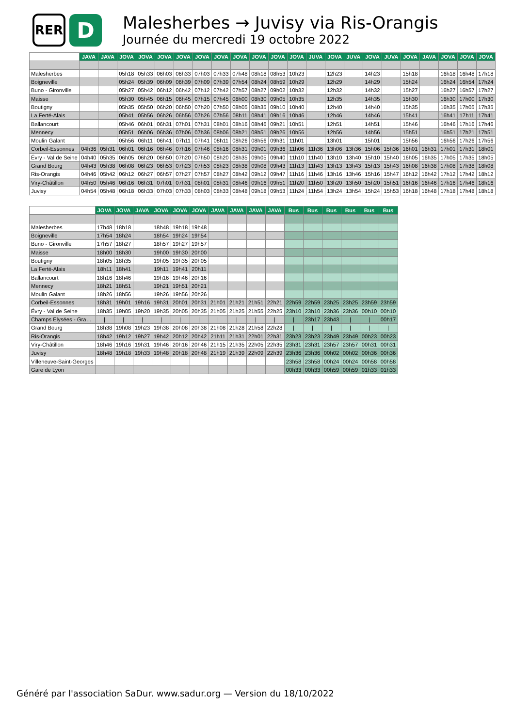RER
D
Malesherbes → Juvisy via Ris-Orangis
Journée du mercredi 19 octobre 2022
| | JAVA | JAVA | JOVA | JOVA | JOVA | JOVA | JOVA | JOVA | JOVA | JOVA | JOVA | JOVA | JUVA | JOVA | JUVA | JOVA | JUVA | JOVA | JAVA | JOVA | JOVA | JOVA |
| --- | --- | --- | --- | --- | --- | --- | --- | --- | --- | --- | --- | --- | --- | --- | --- | --- | --- | --- | --- | --- | --- | --- |
| Malesherbes | | | 05h18 | 05h33 | 06h03 | 06h33 | 07h03 | 07h33 | 07h48 | 08h18 | 08h53 | 10h23 | | 12h23 | | 14h23 | | 15h18 | | 16h18 | 16h48 | 17h18 |
| Boigneville | | | 05h24 | 05h39 | 06h09 | 06h39 | 07h09 | 07h39 | 07h54 | 08h24 | 08h59 | 10h29 | | 12h29 | | 14h29 | | 15h24 | | 16h24 | 16h54 | 17h24 |
| Buno - Gironville | | | 05h27 | 05h42 | 06h12 | 06h42 | 07h12 | 07h42 | 07h57 | 08h27 | 09h02 | 10h32 | | 12h32 | | 14h32 | | 15h27 | | 16h27 | 16h57 | 17h27 |
| Maisse | | | 05h30 | 05h45 | 06h15 | 06h45 | 07h15 | 07h45 | 08h00 | 08h30 | 09h05 | 10h35 | | 12h35 | | 14h35 | | 15h30 | | 16h30 | 17h00 | 17h30 |
| Boutigny | | | 05h35 | 05h50 | 06h20 | 06h50 | 07h20 | 07h50 | 08h05 | 08h35 | 09h10 | 10h40 | | 12h40 | | 14h40 | | 15h35 | | 16h35 | 17h05 | 17h35 |
| La Ferté-Alais | | | 05h41 | 05h56 | 06h26 | 06h56 | 07h26 | 07h56 | 08h11 | 08h41 | 09h16 | 10h46 | | 12h46 | | 14h46 | | 15h41 | | 16h41 | 17h11 | 17h41 |
| Ballancourt | | | 05h46 | 06h01 | 06h31 | 07h01 | 07h31 | 08h01 | 08h16 | 08h46 | 09h21 | 10h51 | | 12h51 | | 14h51 | | 15h46 | | 16h46 | 17h16 | 17h46 |
| Mennecy | | | 05h51 | 06h06 | 06h36 | 07h06 | 07h36 | 08h06 | 08h21 | 08h51 | 09h26 | 10h56 | | 12h56 | | 14h56 | | 15h51 | | 16h51 | 17h21 | 17h51 |
| Moulin Galant | | | 05h56 | 06h11 | 06h41 | 07h11 | 07h41 | 08h11 | 08h26 | 08h56 | 09h31 | 11h01 | | 13h01 | | 15h01 | | 15h56 | | 16h56 | 17h26 | 17h56 |
| Corbeil-Essonnes | 04h36 | 05h31 | 06h01 | 06h16 | 06h46 | 07h16 | 07h46 | 08h16 | 08h31 | 09h01 | 09h36 | 11h06 | 11h36 | 13h06 | 13h36 | 15h06 | 15h36 | 16h01 | 16h31 | 17h01 | 17h31 | 18h01 |
| Évry - Val de Seine | 04h40 | 05h35 | 06h05 | 06h20 | 06h50 | 07h20 | 07h50 | 08h20 | 08h35 | 09h05 | 09h40 | 11h10 | 11h40 | 13h10 | 13h40 | 15h10 | 15h40 | 16h05 | 16h35 | 17h05 | 17h35 | 18h05 |
| Grand Bourg | 04h43 | 05h38 | 06h08 | 06h23 | 06h53 | 07h23 | 07h53 | 08h23 | 08h38 | 09h08 | 09h43 | 11h13 | 11h43 | 13h13 | 13h43 | 15h13 | 15h43 | 16h08 | 16h38 | 17h08 | 17h38 | 18h08 |
| Ris-Orangis | 04h46 | 05h42 | 06h12 | 06h27 | 06h57 | 07h27 | 07h57 | 08h27 | 08h42 | 09h12 | 09h47 | 11h16 | 11h46 | 13h16 | 13h46 | 15h16 | 15h47 | 16h12 | 16h42 | 17h12 | 17h42 | 18h12 |
| Viry-Châtillon | 04h50 | 05h46 | 06h16 | 06h31 | 07h01 | 07h31 | 08h01 | 08h31 | 08h46 | 09h16 | 09h51 | 11h20 | 11h50 | 13h20 | 13h50 | 15h20 | 15h51 | 16h16 | 16h46 | 17h16 | 17h46 | 18h16 |
| Juvisy | 04h54 | 05h48 | 06h18 | 06h33 | 07h03 | 07h33 | 08h03 | 08h33 | 08h48 | 09h18 | 09h53 | 11h24 | 11h54 | 13h24 | 13h54 | 15h24 | 15h53 | 16h18 | 16h48 | 17h18 | 17h48 | 18h18 |
| | JOVA | JOVA | JAVA | JOVA | JOVA | JOVA | JAVA | JAVA | JAVA | JAVA | Bus | Bus | Bus | Bus | Bus | Bus |
| --- | --- | --- | --- | --- | --- | --- | --- | --- | --- | --- | --- | --- | --- | --- | --- | --- |
| Malesherbes | 17h48 | 18h18 | | 18h48 | 19h18 | 19h48 | | | | | | | | | | |
| Boigneville | 17h54 | 18h24 | | 18h54 | 19h24 | 19h54 | | | | | | | | | | |
| Buno - Gironville | 17h57 | 18h27 | | 18h57 | 19h27 | 19h57 | | | | | | | | | | |
| Maisse | 18h00 | 18h30 | | 19h00 | 19h30 | 20h00 | | | | | | | | | | |
| Boutigny | 18h05 | 18h35 | | 19h05 | 19h35 | 20h05 | | | | | | | | | | |
| La Ferté-Alais | 18h11 | 18h41 | | 19h11 | 19h41 | 20h11 | | | | | | | | | | |
| Ballancourt | 18h16 | 18h46 | | 19h16 | 19h46 | 20h16 | | | | | | | | | | |
| Mennecy | 18h21 | 18h51 | | 19h21 | 19h51 | 20h21 | | | | | | | | | | |
| Moulin Galant | 18h26 | 18h56 | | 19h26 | 19h56 | 20h26 | | | | | | | | | | |
| Corbeil-Essonnes | 18h31 | 19h01 | 19h16 | 19h31 | 20h01 | 20h31 | 21h01 | 21h21 | 21h51 | 22h21 | 22h59 | 22h59 | 23h25 | 23h25 | 23h59 | 23h59 |
| Évry - Val de Seine | 18h35 | 19h05 | 19h20 | 19h35 | 20h05 | 20h35 | 21h05 | 21h25 | 21h55 | 22h25 | 23h10 | 23h10 | 23h36 | 23h36 | 00h10 | 00h10 |
| Champs Elysées - Gra… | / | / | / | / | / | / | / | / | / | / | / | 23h17 | 23h43 | / | / | 00h17 |
| Grand Bourg | 18h38 | 19h08 | 19h23 | 19h38 | 20h08 | 20h38 | 21h08 | 21h28 | 21h58 | 22h28 | / | / | / | / | / | / |
| Ris-Orangis | 18h42 | 19h12 | 19h27 | 19h42 | 20h12 | 20h42 | 21h11 | 21h31 | 22h01 | 22h31 | 23h23 | 23h23 | 23h49 | 23h49 | 00h23 | 00h23 |
| Viry-Châtillon | 18h46 | 19h16 | 19h31 | 19h46 | 20h16 | 20h46 | 21h15 | 21h35 | 22h05 | 22h35 | 23h31 | 23h31 | 23h57 | 23h57 | 00h31 | 00h31 |
| Juvisy | 18h48 | 19h18 | 19h33 | 19h48 | 20h18 | 20h48 | 21h19 | 21h39 | 22h09 | 22h39 | 23h36 | 23h36 | 00h02 | 00h02 | 00h36 | 00h36 |
| Villeneuve-Saint-Georges | | | | | | | | | | | 23h58 | 23h58 | 00h24 | 00h24 | 00h58 | 00h58 |
| Gare de Lyon | | | | | | | | | | | 00h33 | 00h33 | 00h59 | 00h59 | 01h33 | 01h33 |
Généré par l'association SaDur. www.sadur.org — Version du 18/10/2022